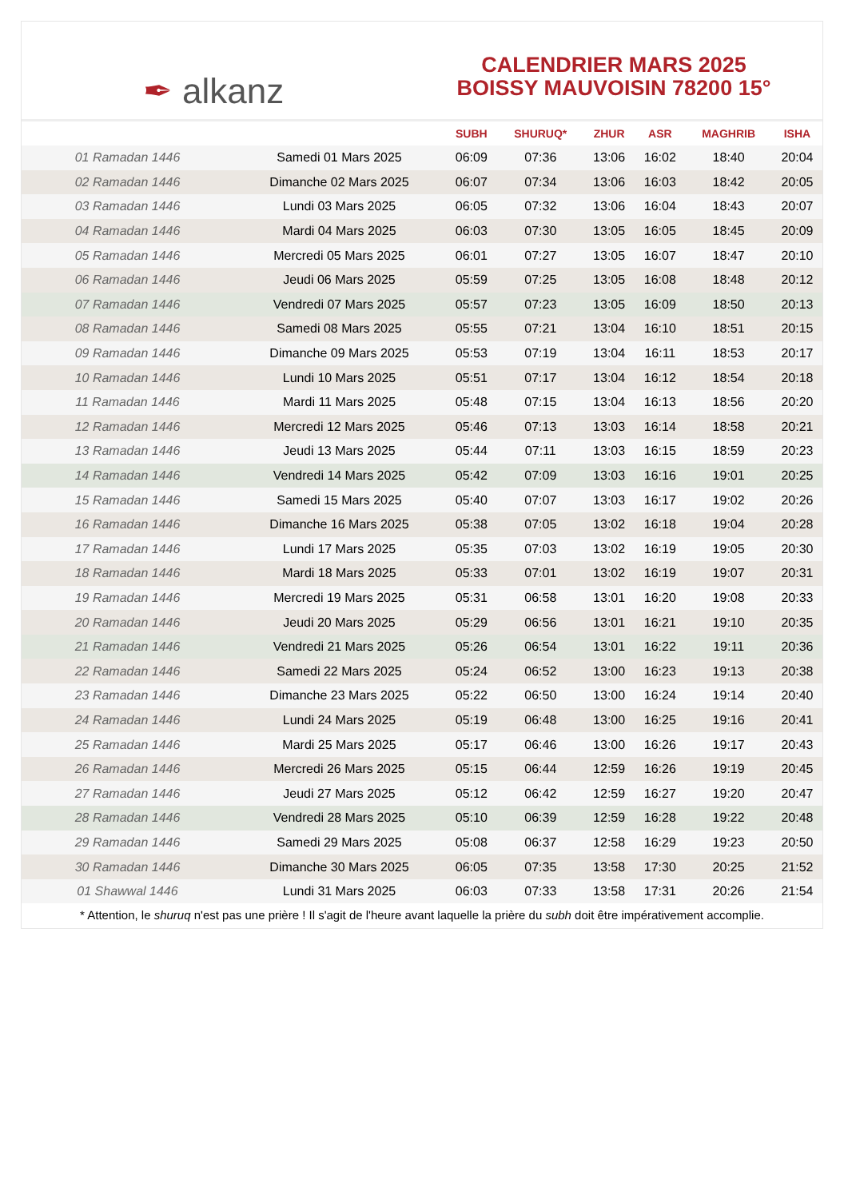✒ alkanz
CALENDRIER MARS 2025
BOISSY MAUVOISIN 78200 15°
| | | SUBH | SHURUQ* | ZHUR | ASR | MAGHRIB | ISHA |
| --- | --- | --- | --- | --- | --- | --- | --- |
| 01 Ramadan 1446 | Samedi 01 Mars 2025 | 06:09 | 07:36 | 13:06 | 16:02 | 18:40 | 20:04 |
| 02 Ramadan 1446 | Dimanche 02 Mars 2025 | 06:07 | 07:34 | 13:06 | 16:03 | 18:42 | 20:05 |
| 03 Ramadan 1446 | Lundi 03 Mars 2025 | 06:05 | 07:32 | 13:06 | 16:04 | 18:43 | 20:07 |
| 04 Ramadan 1446 | Mardi 04 Mars 2025 | 06:03 | 07:30 | 13:05 | 16:05 | 18:45 | 20:09 |
| 05 Ramadan 1446 | Mercredi 05 Mars 2025 | 06:01 | 07:27 | 13:05 | 16:07 | 18:47 | 20:10 |
| 06 Ramadan 1446 | Jeudi 06 Mars 2025 | 05:59 | 07:25 | 13:05 | 16:08 | 18:48 | 20:12 |
| 07 Ramadan 1446 | Vendredi 07 Mars 2025 | 05:57 | 07:23 | 13:05 | 16:09 | 18:50 | 20:13 |
| 08 Ramadan 1446 | Samedi 08 Mars 2025 | 05:55 | 07:21 | 13:04 | 16:10 | 18:51 | 20:15 |
| 09 Ramadan 1446 | Dimanche 09 Mars 2025 | 05:53 | 07:19 | 13:04 | 16:11 | 18:53 | 20:17 |
| 10 Ramadan 1446 | Lundi 10 Mars 2025 | 05:51 | 07:17 | 13:04 | 16:12 | 18:54 | 20:18 |
| 11 Ramadan 1446 | Mardi 11 Mars 2025 | 05:48 | 07:15 | 13:04 | 16:13 | 18:56 | 20:20 |
| 12 Ramadan 1446 | Mercredi 12 Mars 2025 | 05:46 | 07:13 | 13:03 | 16:14 | 18:58 | 20:21 |
| 13 Ramadan 1446 | Jeudi 13 Mars 2025 | 05:44 | 07:11 | 13:03 | 16:15 | 18:59 | 20:23 |
| 14 Ramadan 1446 | Vendredi 14 Mars 2025 | 05:42 | 07:09 | 13:03 | 16:16 | 19:01 | 20:25 |
| 15 Ramadan 1446 | Samedi 15 Mars 2025 | 05:40 | 07:07 | 13:03 | 16:17 | 19:02 | 20:26 |
| 16 Ramadan 1446 | Dimanche 16 Mars 2025 | 05:38 | 07:05 | 13:02 | 16:18 | 19:04 | 20:28 |
| 17 Ramadan 1446 | Lundi 17 Mars 2025 | 05:35 | 07:03 | 13:02 | 16:19 | 19:05 | 20:30 |
| 18 Ramadan 1446 | Mardi 18 Mars 2025 | 05:33 | 07:01 | 13:02 | 16:19 | 19:07 | 20:31 |
| 19 Ramadan 1446 | Mercredi 19 Mars 2025 | 05:31 | 06:58 | 13:01 | 16:20 | 19:08 | 20:33 |
| 20 Ramadan 1446 | Jeudi 20 Mars 2025 | 05:29 | 06:56 | 13:01 | 16:21 | 19:10 | 20:35 |
| 21 Ramadan 1446 | Vendredi 21 Mars 2025 | 05:26 | 06:54 | 13:01 | 16:22 | 19:11 | 20:36 |
| 22 Ramadan 1446 | Samedi 22 Mars 2025 | 05:24 | 06:52 | 13:00 | 16:23 | 19:13 | 20:38 |
| 23 Ramadan 1446 | Dimanche 23 Mars 2025 | 05:22 | 06:50 | 13:00 | 16:24 | 19:14 | 20:40 |
| 24 Ramadan 1446 | Lundi 24 Mars 2025 | 05:19 | 06:48 | 13:00 | 16:25 | 19:16 | 20:41 |
| 25 Ramadan 1446 | Mardi 25 Mars 2025 | 05:17 | 06:46 | 13:00 | 16:26 | 19:17 | 20:43 |
| 26 Ramadan 1446 | Mercredi 26 Mars 2025 | 05:15 | 06:44 | 12:59 | 16:26 | 19:19 | 20:45 |
| 27 Ramadan 1446 | Jeudi 27 Mars 2025 | 05:12 | 06:42 | 12:59 | 16:27 | 19:20 | 20:47 |
| 28 Ramadan 1446 | Vendredi 28 Mars 2025 | 05:10 | 06:39 | 12:59 | 16:28 | 19:22 | 20:48 |
| 29 Ramadan 1446 | Samedi 29 Mars 2025 | 05:08 | 06:37 | 12:58 | 16:29 | 19:23 | 20:50 |
| 30 Ramadan 1446 | Dimanche 30 Mars 2025 | 06:05 | 07:35 | 13:58 | 17:30 | 20:25 | 21:52 |
| 01 Shawwal 1446 | Lundi 31 Mars 2025 | 06:03 | 07:33 | 13:58 | 17:31 | 20:26 | 21:54 |
* Attention, le shuruq n'est pas une prière ! Il s'agit de l'heure avant laquelle la prière du subh doit être impérativement accomplie.